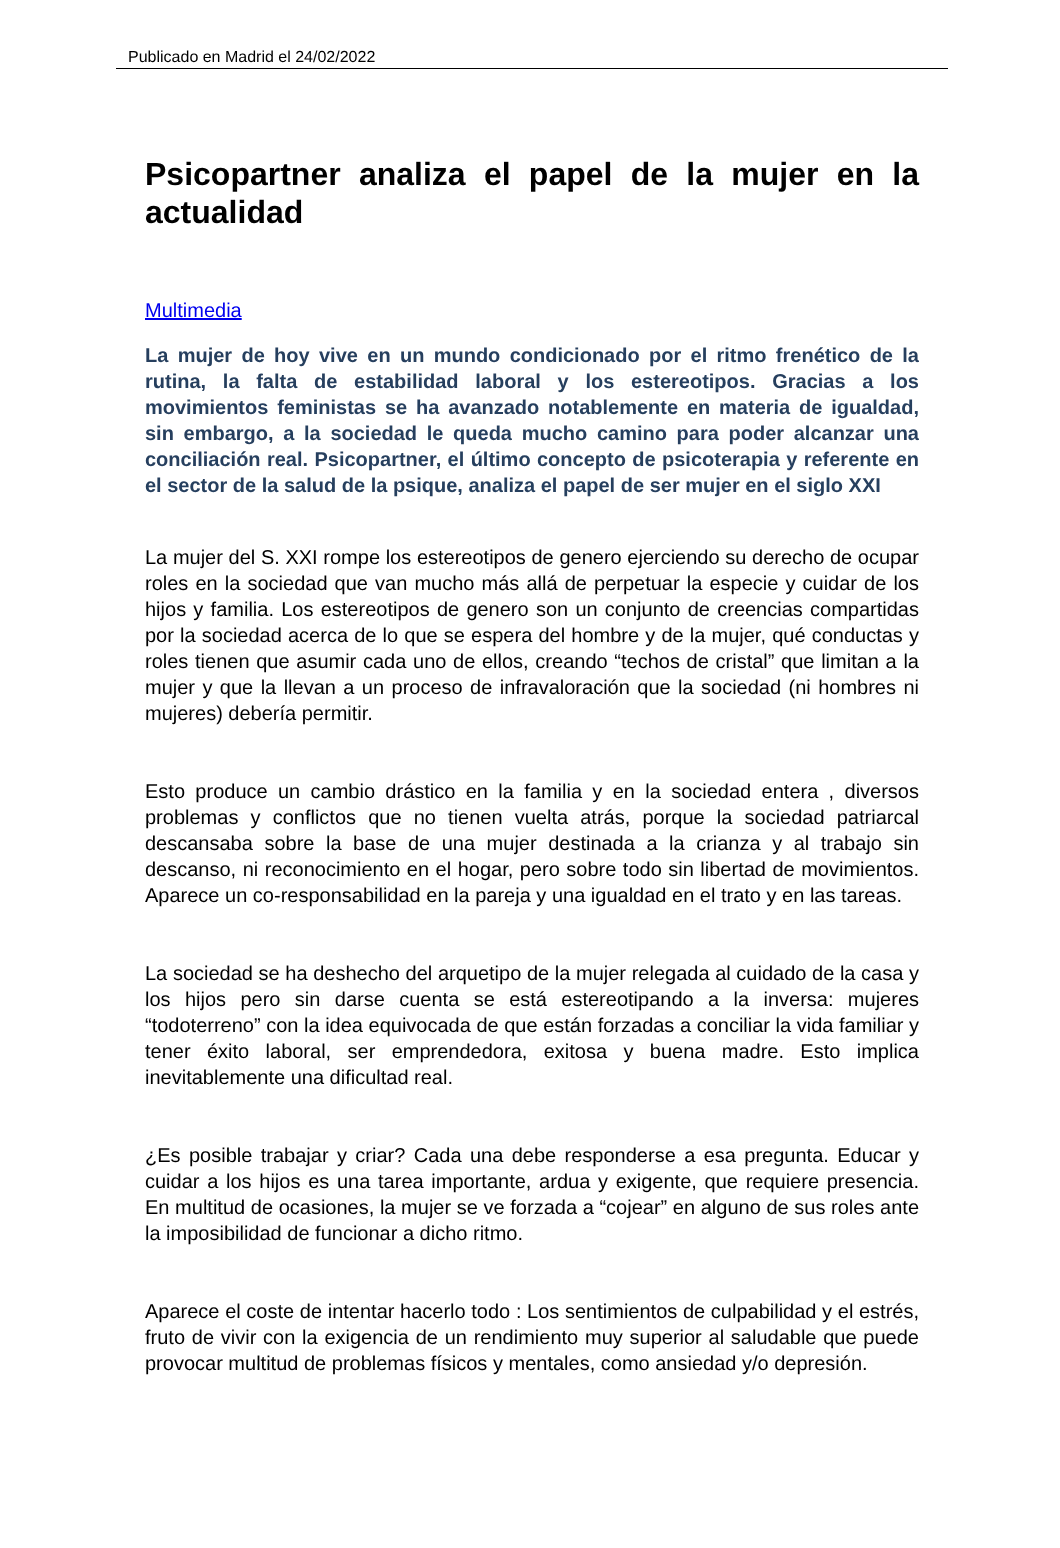Publicado en Madrid el 24/02/2022
Psicopartner analiza el papel de la mujer en la actualidad
Multimedia
La mujer de hoy vive en un mundo condicionado por el ritmo frenético de la rutina, la falta de estabilidad laboral y los estereotipos. Gracias a los movimientos feministas se ha avanzado notablemente en materia de igualdad, sin embargo, a la sociedad le queda mucho camino para poder alcanzar una conciliación real. Psicopartner, el último concepto de psicoterapia y referente en el sector de la salud de la psique, analiza el papel de ser mujer en el siglo XXI
La mujer del S. XXI rompe los estereotipos de genero ejerciendo su derecho de ocupar roles en la sociedad que van mucho más allá de perpetuar la especie y cuidar de los hijos y familia. Los estereotipos de genero son un conjunto de creencias compartidas por la sociedad acerca de lo que se espera del hombre y de la mujer, qué conductas y roles tienen que asumir cada uno de ellos, creando “techos de cristal” que limitan a la mujer y que la llevan a un proceso de infravaloración que la sociedad (ni hombres ni mujeres) debería permitir.
Esto produce un cambio drástico en la familia y en la sociedad entera , diversos problemas y conflictos que no tienen vuelta atrás, porque la sociedad patriarcal descansaba sobre la base de una mujer destinada a la crianza y al trabajo sin descanso, ni reconocimiento en el hogar, pero sobre todo sin libertad de movimientos. Aparece un co-responsabilidad en la pareja y una igualdad en el trato y en las tareas.
La sociedad se ha deshecho del arquetipo de la mujer relegada al cuidado de la casa y los hijos pero sin darse cuenta se está estereotipando a la inversa: mujeres “todoterreno” con la idea equivocada de que están forzadas a conciliar la vida familiar y tener éxito laboral, ser emprendedora, exitosa y buena madre. Esto implica inevitablemente una dificultad real.
¿Es posible trabajar y criar? Cada una debe responderse a esa pregunta. Educar y cuidar a los hijos es una tarea importante, ardua y exigente, que requiere presencia. En multitud de ocasiones, la mujer se ve forzada a “cojear” en alguno de sus roles ante la imposibilidad de funcionar a dicho ritmo.
Aparece el coste de intentar hacerlo todo : Los sentimientos de culpabilidad y el estrés, fruto de vivir con la exigencia de un rendimiento muy superior al saludable que puede provocar multitud de problemas físicos y mentales, como ansiedad y/o depresión.